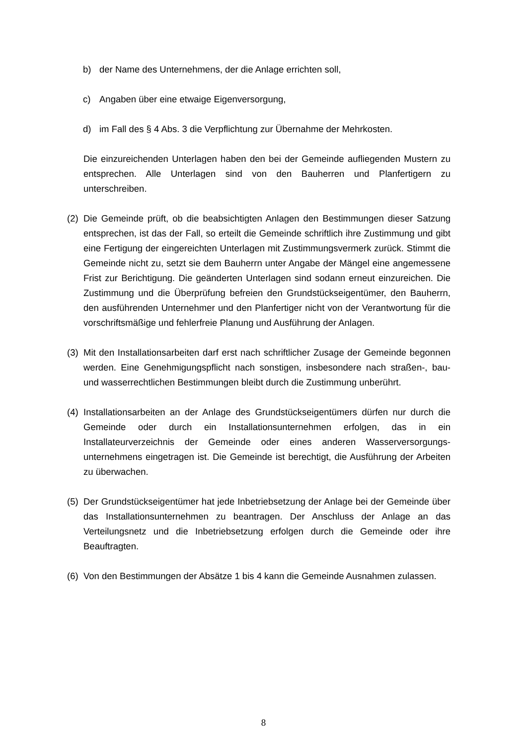b) der Name des Unternehmens, der die Anlage errichten soll,
c) Angaben über eine etwaige Eigenversorgung,
d) im Fall des § 4 Abs. 3 die Verpflichtung zur Übernahme der Mehrkosten.
Die einzureichenden Unterlagen haben den bei der Gemeinde aufliegenden Mustern zu entsprechen. Alle Unterlagen sind von den Bauherren und Planfertigern zu unterschreiben.
(2) Die Gemeinde prüft, ob die beabsichtigten Anlagen den Bestimmungen dieser Satzung entsprechen, ist das der Fall, so erteilt die Gemeinde schriftlich ihre Zustimmung und gibt eine Fertigung der eingereichten Unterlagen mit Zustimmungsvermerk zurück. Stimmt die Gemeinde nicht zu, setzt sie dem Bauherrn unter Angabe der Mängel eine angemessene Frist zur Berichtigung. Die geänderten Unterlagen sind sodann erneut einzureichen. Die Zustimmung und die Überprüfung befreien den Grundstückseigentümer, den Bauherrn, den ausführenden Unternehmer und den Planfertiger nicht von der Verantwortung für die vorschriftsmäßige und fehlerfreie Planung und Ausführung der Anlagen.
(3) Mit den Installationsarbeiten darf erst nach schriftlicher Zusage der Gemeinde begonnen werden. Eine Genehmigungspflicht nach sonstigen, insbesondere nach straßen-, bau- und wasserrechtlichen Bestimmungen bleibt durch die Zustimmung unberührt.
(4) Installationsarbeiten an der Anlage des Grundstückseigentümers dürfen nur durch die Gemeinde oder durch ein Installationsunternehmen erfolgen, das in ein Installateurverzeichnis der Gemeinde oder eines anderen Wasserversorgungs-unternehmens eingetragen ist. Die Gemeinde ist berechtigt, die Ausführung der Arbeiten zu überwachen.
(5) Der Grundstückseigentümer hat jede Inbetriebsetzung der Anlage bei der Gemeinde über das Installationsunternehmen zu beantragen. Der Anschluss der Anlage an das Verteilungsnetz und die Inbetriebsetzung erfolgen durch die Gemeinde oder ihre Beauftragten.
(6) Von den Bestimmungen der Absätze 1 bis 4 kann die Gemeinde Ausnahmen zulassen.
8